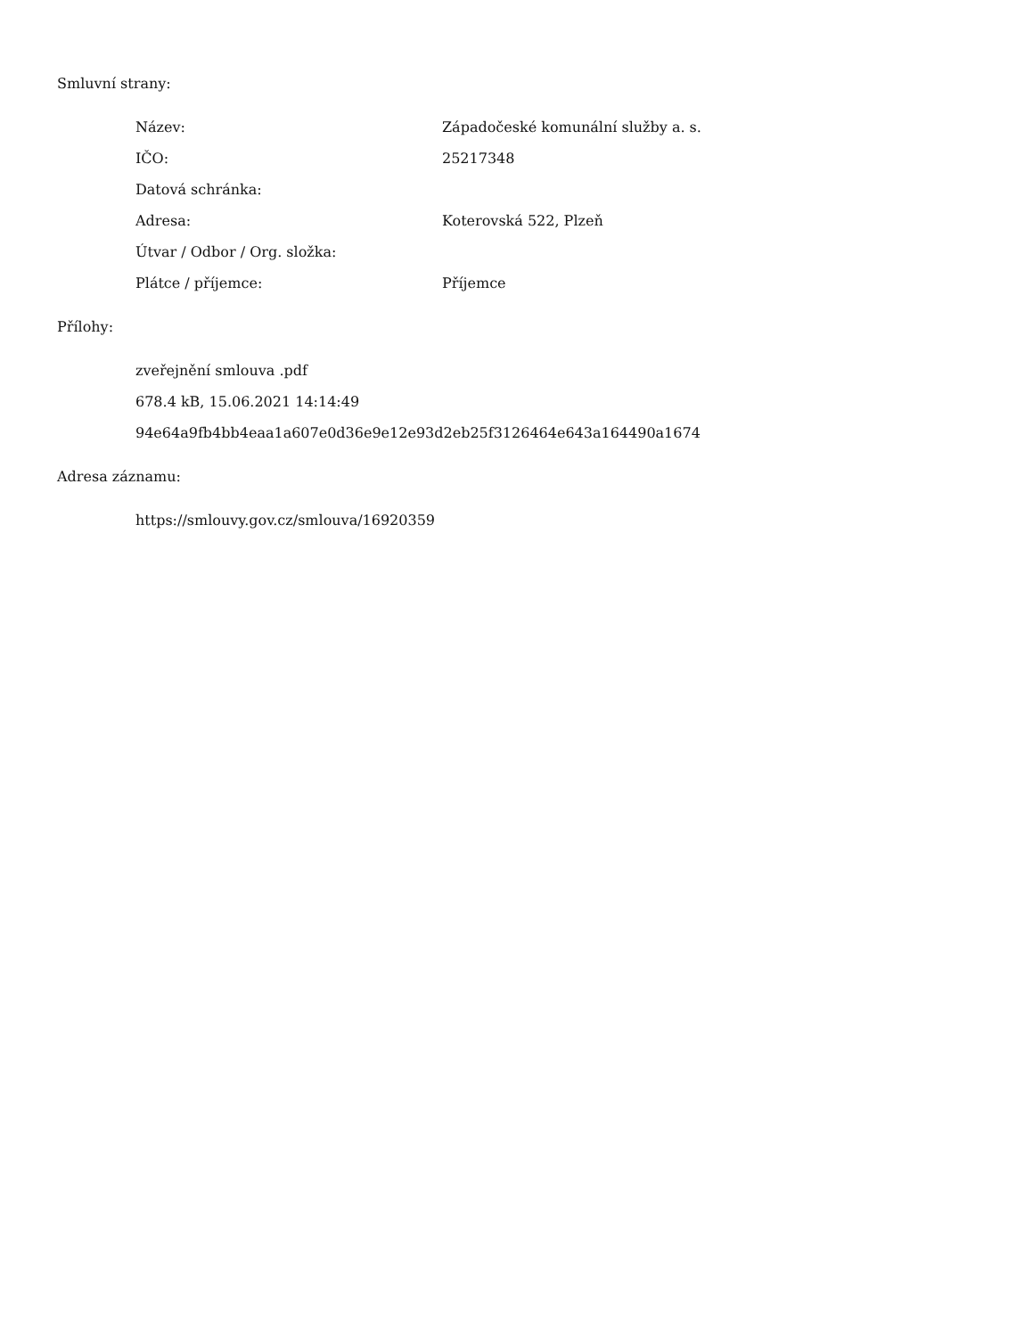Smluvní strany:
| Název: | Západočeské komunální služby a. s. |
| IČO: | 25217348 |
| Datová schránka: | |
| Adresa: | Koterovská 522, Plzeň |
| Útvar / Odbor / Org. složka: | |
| Plátce / příjemce: | Příjemce |
Přílohy:
zveřejnění smlouva .pdf
678.4 kB, 15.06.2021 14:14:49
94e64a9fb4bb4eaa1a607e0d36e9e12e93d2eb25f3126464e643a164490a1674
Adresa záznamu:
https://smlouvy.gov.cz/smlouva/16920359